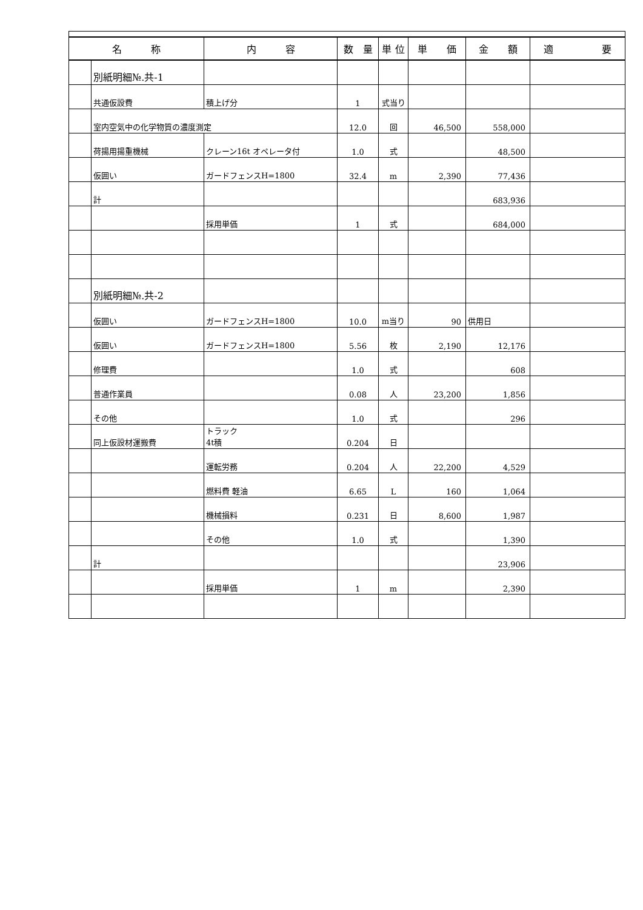| 名 称 | | 内 容 | 数 量 | 単 位 | 単 価 | 金 額 | 適 要 |
| --- | --- | --- | --- | --- | --- | --- | --- |
| | 別紙明細№.共-1 | | | | | | |
| | 共通仮設費 | 積上げ分 | 1 | 式当り | | | |
| | 室内空気中の化学物質の濃度測定 | | 12.0 | 回 | 46,500 | 558,000 | |
| | 荷揚用揚重機械 | クレーン16t オペレータ付 | 1.0 | 式 | | 48,500 | |
| | 仮囲い | ガードフェンスH=1800 | 32.4 | m | 2,390 | 77,436 | |
| | 計 | | | | | 683,936 | |
| | | 採用単価 | 1 | 式 | | 684,000 | |
| | 別紙明細№.共-2 | | | | | | |
| | 仮囲い | ガードフェンスH=1800 | 10.0 | m当り | 90 | 供用日 | |
| | 仮囲い | ガードフェンスH=1800 | 5.56 | 枚 | 2,190 | 12,176 | |
| | 修理費 | | 1.0 | 式 | | 608 | |
| | 普通作業員 | | 0.08 | 人 | 23,200 | 1,856 | |
| | その他 | | 1.0 | 式 | | 296 | |
| | 同上仮設材運搬費 | トラック 4t積 | 0.204 | 日 | | | |
| | | 運転労務 | 0.204 | 人 | 22,200 | 4,529 | |
| | | 燃料費 軽油 | 6.65 | L | 160 | 1,064 | |
| | | 機械損料 | 0.231 | 日 | 8,600 | 1,987 | |
| | | その他 | 1.0 | 式 | | 1,390 | |
| | 計 | | | | | 23,906 | |
| | | 採用単価 | 1 | m | | 2,390 | |